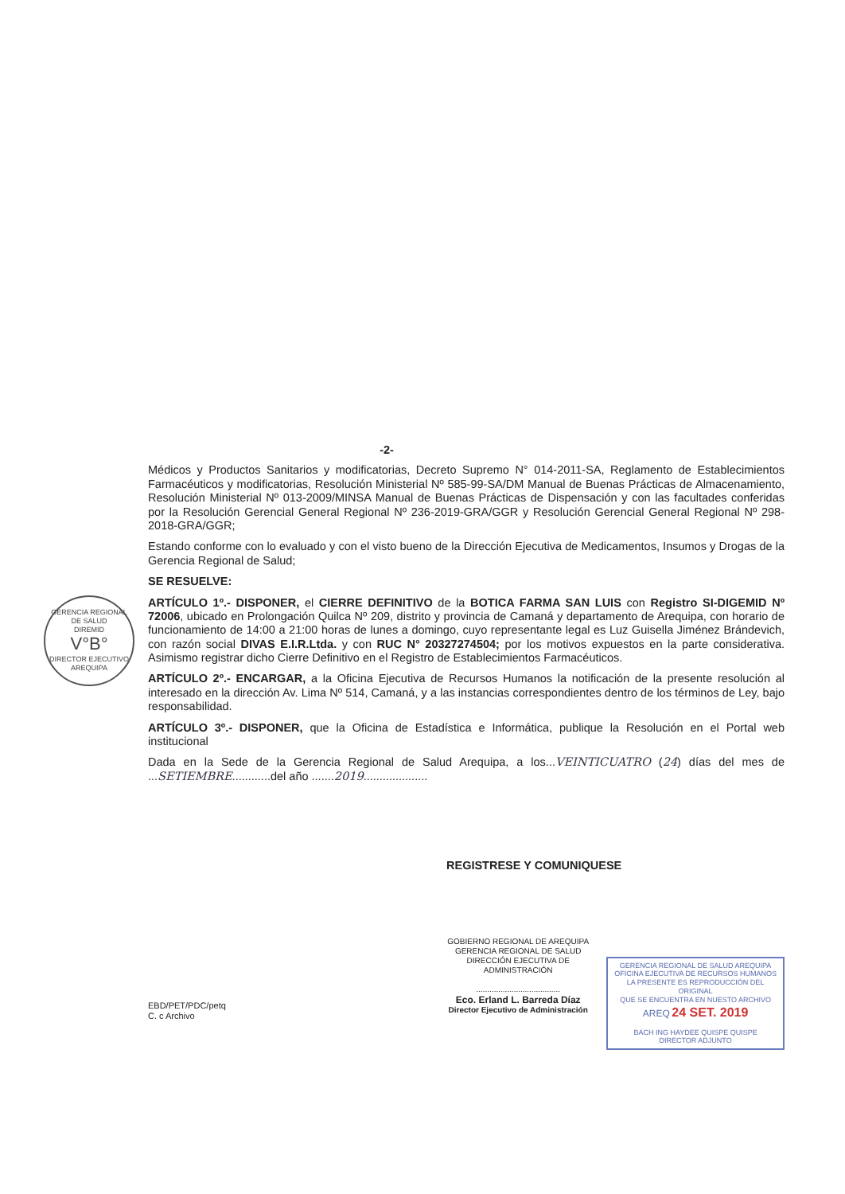GERENCIA REGIONAL DE SALUD
DIREMID
V°B°
DIRECTOR EJECUTIVO
AREQUIPA
-2-
Médicos y Productos Sanitarios y modificatorias, Decreto Supremo N° 014-2011-SA, Reglamento de Establecimientos Farmacéuticos y modificatorias, Resolución Ministerial Nº 585-99-SA/DM Manual de Buenas Prácticas de Almacenamiento, Resolución Ministerial Nº 013-2009/MINSA Manual de Buenas Prácticas de Dispensación y con las facultades conferidas por la Resolución Gerencial General Regional Nº 236-2019-GRA/GGR y Resolución Gerencial General Regional Nº 298-2018-GRA/GGR;
Estando conforme con lo evaluado y con el visto bueno de la Dirección Ejecutiva de Medicamentos, Insumos y Drogas de la Gerencia Regional de Salud;
SE RESUELVE:
ARTÍCULO 1º.- DISPONER, el CIERRE DEFINITIVO de la BOTICA FARMA SAN LUIS con Registro SI-DIGEMID Nº 72006, ubicado en Prolongación Quilca Nº 209, distrito y provincia de Camaná y departamento de Arequipa, con horario de funcionamiento de 14:00 a 21:00 horas de lunes a domingo, cuyo representante legal es Luz Guisella Jiménez Brándevich, con razón social DIVAS E.I.R.Ltda. y con RUC N° 20327274504; por los motivos expuestos en la parte considerativa. Asimismo registrar dicho Cierre Definitivo en el Registro de Establecimientos Farmacéuticos.
ARTÍCULO 2º.- ENCARGAR, a la Oficina Ejecutiva de Recursos Humanos la notificación de la presente resolución al interesado en la dirección Av. Lima Nº 514, Camaná, y a las instancias correspondientes dentro de los términos de Ley, bajo responsabilidad.
ARTÍCULO 3º.- DISPONER, que la Oficina de Estadística e Informática, publique la Resolución en el Portal web institucional
Dada en la Sede de la Gerencia Regional de Salud Arequipa, a los...VEINTICUATRO (24) días del mes de ...SETIEMBRE............del año .......2019....................
REGISTRESE Y COMUNIQUESE
EBD/PET/PDC/petq
C. c Archivo
GOBIERNO REGIONAL DE AREQUIPA
GERENCIA REGIONAL DE SALUD
DIRECCIÓN EJECUTIVA DE ADMINISTRACIÓN
......................................
Eco. Erland L. Barreda Díaz
Director Ejecutivo de Administración
GERENCIA REGIONAL DE SALUD AREQUIPA
OFICINA EJECUTIVA DE RECURSOS HUMANOS
LA PRESENTE ES REPRODUCCIÓN DEL ORIGINAL
QUE SE ENCUENTRA EN NUESTO ARCHIVO
AREQ 24 SET. 2019
BACH ING HAYDEE QUISPE QUISPE
DIRECTOR ADJUNTO